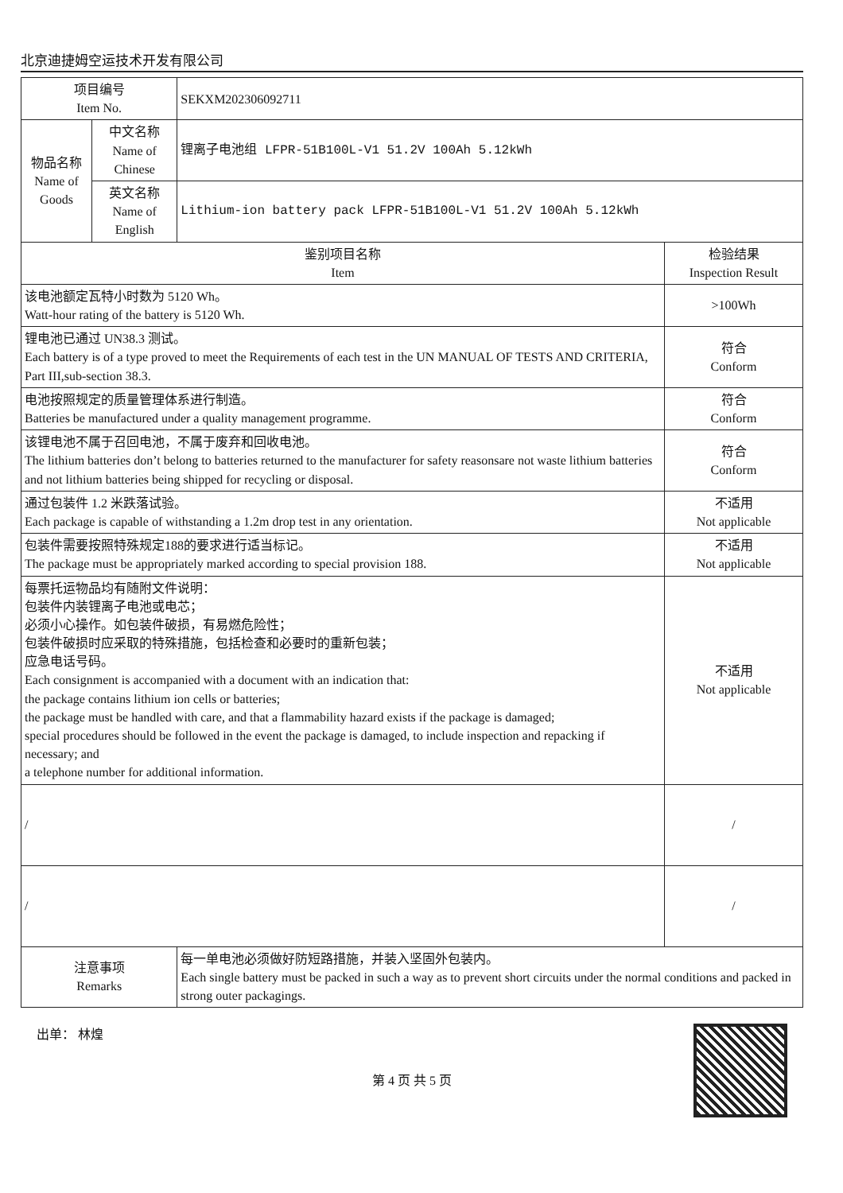北京迪捷姆空运技术开发有限公司
| 项目编号 Item No. | | SEKXM202306092711 | |
| 物品名称 Name of Goods | 中文名称 Name of Chinese | 锂离子电池组 LFPR-51B100L-V1 51.2V 100Ah 5.12kWh | |
| | 英文名称 Name of English | Lithium-ion battery pack LFPR-51B100L-V1 51.2V 100Ah 5.12kWh | |
| 鉴别项目名称 Item | | | 检验结果 Inspection Result |
| 该电池额定瓦特小时数为 5120 Wh。 Watt-hour rating of the battery is 5120 Wh. | | | >100Wh |
| 锂电池已通过 UN38.3 测试。 Each battery is of a type proved to meet the Requirements of each test in the UN MANUAL OF TESTS AND CRITERIA, Part III,sub-section 38.3. | | | 符合 Conform |
| 电池按照规定的质量管理体系进行制造。 Batteries be manufactured under a quality management programme. | | | 符合 Conform |
| 该锂电池不属于召回电池，不属于废弃和回收电池。 The lithium batteries don’t belong to batteries returned to the manufacturer for safety reasonsare not waste lithium batteries and not lithium batteries being shipped for recycling or disposal. | | | 符合 Conform |
| 通过包装件 1.2 米跌落试验。 Each package is capable of withstanding a 1.2m drop test in any orientation. | | | 不适用 Not applicable |
| 包装件需要按照特殊规定188的要求进行适当标记。 The package must be appropriately marked according to special provision 188. | | | 不适用 Not applicable |
| 每票托运物品均有随附文件说明： 包装件内装锂离子电池或电芯； 必须小心操作。如包装件破损，有易燃危险性； 包装件破损时应采取的特殊措施，包括检查和必要时的重新包装； 应急电话号码。 Each consignment is accompanied with a document with an indication that: the package contains lithium ion cells or batteries; the package must be handled with care, and that a flammability hazard exists if the package is damaged; special procedures should be followed in the event the package is damaged, to include inspection and repacking if necessary; and a telephone number for additional information. | | | 不适用 Not applicable |
| / | | | / |
| / | | | / |
| 注意事项 Remarks | | 每一单电池必须做好防短路措施，并装入坚固外包装内。 Each single battery must be packed in such a way as to prevent short circuits under the normal conditions and packed in strong outer packagings. | |
出单： 林煌
第 4 页 共 5 页